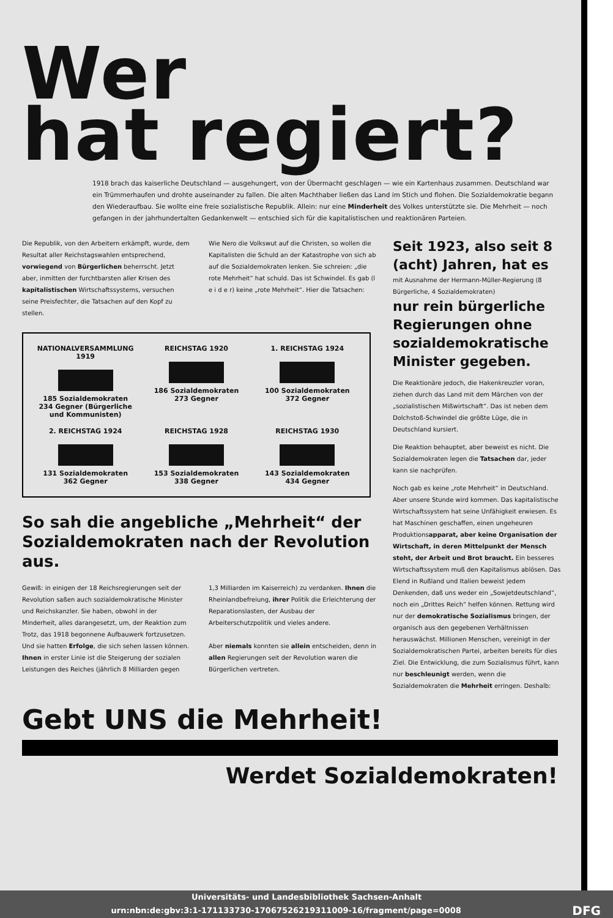Wer
hat regiert?
1918 brach das kaiserliche Deutschland — ausgehungert, von der Übermacht geschlagen — wie ein Kartenhaus zusammen. Deutschland war ein Trümmerhaufen und drohte auseinander zu fallen. Die alten Machthaber ließen das Land im Stich und flohen. Die Sozialdemokratie begann den Wiederaufbau. Sie wollte eine freie sozialistische Republik. Allein: nur eine Minderheit des Volkes unterstützte sie. Die Mehrheit — noch gefangen in der jahrhundertalten Gedankenwelt — entschied sich für die kapitalistischen und reaktionären Parteien.
Die Republik, von den Arbeitern erkämpft, wurde, dem Resultat aller Reichstagswahlen entsprechend, vorwiegend von Bürgerlichen beherrscht. Jetzt aber, inmitten der furchtbarsten aller Krisen des kapitalistischen Wirtschaftssystems, versuchen seine Preisfechter, die Tatsachen auf den Kopf zu stellen.
Wie Nero die Volkswut auf die Christen, so wollen die Kapitalisten die Schuld an der Katastrophe von sich ab auf die Sozialdemokraten lenken. Sie schreien: „die rote Mehrheit“ hat schuld. Das ist Schwindel. Es gab (l e i d e r) keine „rote Mehrheit“. Hier die Tatsachen:
NATIONALVERSAMMLUNG 1919185 Sozialdemokraten
234 Gegner (Bürgerliche und Kommunisten)
REICHSTAG 1920186 Sozialdemokraten
273 Gegner
1. REICHSTAG 1924100 Sozialdemokraten
372 Gegner
2. REICHSTAG 1924131 Sozialdemokraten
362 Gegner
REICHSTAG 1928153 Sozialdemokraten
338 Gegner
REICHSTAG 1930143 Sozialdemokraten
434 Gegner
So sah die angebliche „Mehrheit“ der Sozialdemokraten nach der Revolution aus.
Gewiß: in einigen der 18 Reichsregierungen seit der Revolution saßen auch sozialdemokratische Minister und Reichskanzler. Sie haben, obwohl in der Minderheit, alles darangesetzt, um, der Reaktion zum Trotz, das 1918 begonnene Aufbauwerk fortzusetzen. Und sie hatten Erfolge, die sich sehen lassen können. Ihnen in erster Linie ist die Steigerung der sozialen Leistungen des Reiches (jährlich 8 Milliarden gegen
1,3 Milliarden im Kaiserreich) zu verdanken. Ihnen die Rheinlandbefreiung, ihrer Politik die Erleichterung der Reparationslasten, der Ausbau der Arbeiterschutzpolitik und vieles andere.
Aber niemals konnten sie allein entscheiden, denn in allen Regierungen seit der Revolution waren die Bürgerlichen vertreten.
Seit 1923, also seit 8 (acht) Jahren, hat es
mit Ausnahme der Hermann-Müller-Regierung (8 Bürgerliche, 4 Sozialdemokraten)
nur rein bürgerliche Regierungen ohne sozialdemokratische Minister gegeben.
Die Reaktionäre jedoch, die Hakenkreuzler voran, ziehen durch das Land mit dem Märchen von der „sozialistischen Mißwirtschaft“. Das ist neben dem Dolchstoß-Schwindel die größte Lüge, die in Deutschland kursiert.
Die Reaktion behauptet, aber beweist es nicht. Die Sozialdemokraten legen die Tatsachen dar, jeder kann sie nachprüfen.
Noch gab es keine „rote Mehrheit“ in Deutschland. Aber unsere Stunde wird kommen. Das kapitalistische Wirtschaftssystem hat seine Unfähigkeit erwiesen. Es hat Maschinen geschaffen, einen ungeheuren Produktionsapparat, aber keine Organisation der Wirtschaft, in deren Mittelpunkt der Mensch steht, der Arbeit und Brot braucht. Ein besseres Wirtschaftssystem muß den Kapitalismus ablösen. Das Elend in Rußland und Italien beweist jedem Denkenden, daß uns weder ein „Sowjetdeutschland“, noch ein „Drittes Reich“ helfen können. Rettung wird nur der demokratische Sozialismus bringen, der organisch aus den gegebenen Verhältnissen herauswächst. Millionen Menschen, vereinigt in der Sozialdemokratischen Partei, arbeiten bereits für dies Ziel. Die Entwicklung, die zum Sozialismus führt, kann nur beschleunigt werden, wenn die Sozialdemokraten die Mehrheit erringen. Deshalb:
Gebt UNS die Mehrheit!
Werdet Sozialdemokraten!
Universitäts- und Landesbibliothek Sachsen-Anhalt
urn:nbn:de:gbv:3:1-171133730-17067526219311009-16/fragment/page=0008 DFG